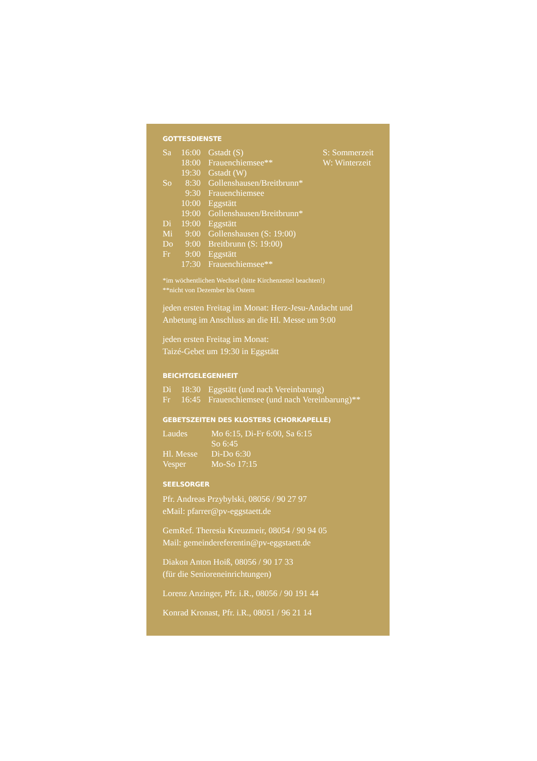GOTTESDIENSTE
| Sa | 16:00 | Gstadt (S) | S: Sommerzeit |
| | 18:00 | Frauenchiemsee** | W: Winterzeit |
| | 19:30 | Gstadt (W) | |
| So | 8:30 | Gollenshausen/Breitbrunn* | |
| | 9:30 | Frauenchiemsee | |
| | 10:00 | Eggstätt | |
| | 19:00 | Gollenshausen/Breitbrunn* | |
| Di | 19:00 | Eggstätt | |
| Mi | 9:00 | Gollenshausen (S: 19:00) | |
| Do | 9:00 | Breitbrunn (S: 19:00) | |
| Fr | 9:00 | Eggstätt | |
| | 17:30 | Frauenchiemsee** | |
*im wöchentlichen Wechsel (bitte Kirchenzettel beachten!)
**nicht von Dezember bis Ostern
jeden ersten Freitag im Monat: Herz-Jesu-Andacht und Anbetung im Anschluss an die Hl. Messe um 9:00
jeden ersten Freitag im Monat:
Taizé-Gebet um 19:30 in Eggstätt
BEICHTGELEGENHEIT
| Di | 18:30 | Eggstätt (und nach Vereinbarung) |
| Fr | 16:45 | Frauenchiemsee (und nach Vereinbarung)** |
GEBETSZEITEN DES KLOSTERS (CHORKAPELLE)
| Laudes | Mo 6:15, Di-Fr 6:00, Sa 6:15 |
| | So 6:45 |
| Hl. Messe | Di-Do 6:30 |
| Vesper | Mo-So 17:15 |
SEELSORGER
Pfr. Andreas Przybylski, 08056 / 90 27 97
eMail: pfarrer@pv-eggstaett.de
GemRef. Theresia Kreuzmeir, 08054 / 90 94 05
Mail: gemeindereferentin@pv-eggstaett.de
Diakon Anton Hoiß, 08056 / 90 17 33
(für die Senioreneinrichtungen)
Lorenz Anzinger, Pfr. i.R., 08056 / 90 191 44
Konrad Kronast, Pfr. i.R., 08051 / 96 21 14